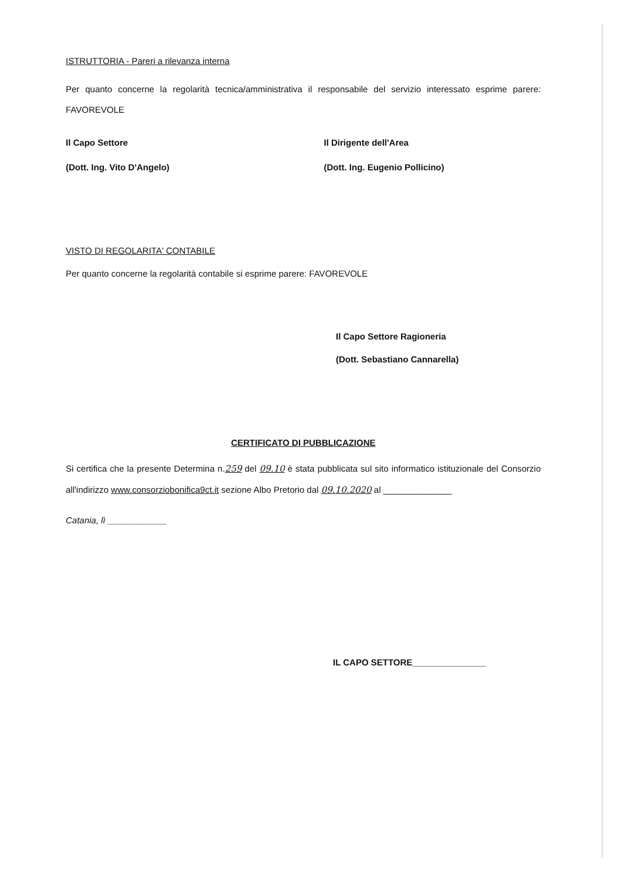ISTRUTTORIA - Pareri a rilevanza interna
Per quanto concerne la regolarità tecnica/amministrativa il responsabile del servizio interessato esprime parere: FAVOREVOLE
Il Capo Settore
(Dott. Ing. Vito D'Angelo)
Il Dirigente dell'Area
(Dott. Ing. Eugenio Pollicino)
VISTO DI REGOLARITA' CONTABILE
Per quanto concerne la regolarità contabile si esprime parere: FAVOREVOLE
Il Capo Settore Ragioneria
(Dott. Sebastiano Cannarella)
CERTIFICATO DI PUBBLICAZIONE
Si certifica che la presente Determina n.259 del 09.10 è stata pubblicata sul sito informatico istituzionale del Consorzio all'indirizzo www.consorziobonifica9ct.it sezione Albo Pretorio dal 09.10.2020 al ______________
Catania, lì ____________
IL CAPO SETTORE_______________